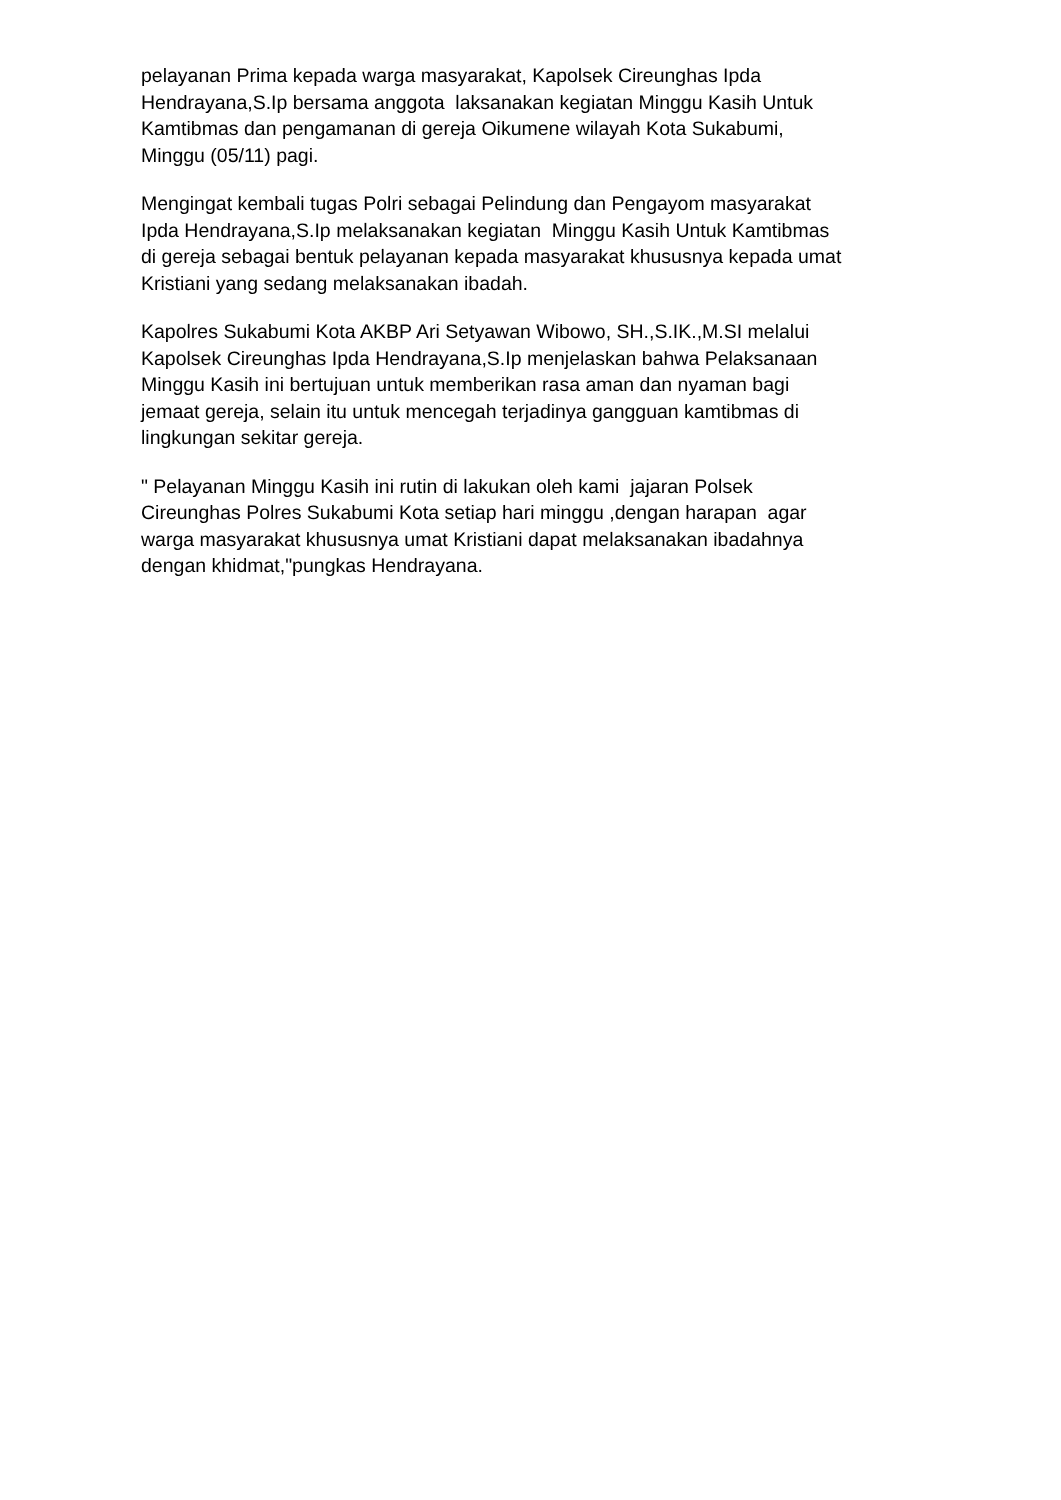pelayanan Prima kepada warga masyarakat, Kapolsek Cireunghas Ipda Hendrayana,S.Ip bersama anggota laksanakan kegiatan Minggu Kasih Untuk Kamtibmas dan pengamanan di gereja Oikumene wilayah Kota Sukabumi, Minggu (05/11) pagi.
Mengingat kembali tugas Polri sebagai Pelindung dan Pengayom masyarakat Ipda Hendrayana,S.Ip melaksanakan kegiatan Minggu Kasih Untuk Kamtibmas di gereja sebagai bentuk pelayanan kepada masyarakat khususnya kepada umat Kristiani yang sedang melaksanakan ibadah.
Kapolres Sukabumi Kota AKBP Ari Setyawan Wibowo, SH.,S.IK.,M.SI melalui Kapolsek Cireunghas Ipda Hendrayana,S.Ip menjelaskan bahwa Pelaksanaan Minggu Kasih ini bertujuan untuk memberikan rasa aman dan nyaman bagi jemaat gereja, selain itu untuk mencegah terjadinya gangguan kamtibmas di lingkungan sekitar gereja.
" Pelayanan Minggu Kasih ini rutin di lakukan oleh kami jajaran Polsek Cireunghas Polres Sukabumi Kota setiap hari minggu ,dengan harapan agar warga masyarakat khususnya umat Kristiani dapat melaksanakan ibadahnya dengan khidmat,"pungkas Hendrayana.